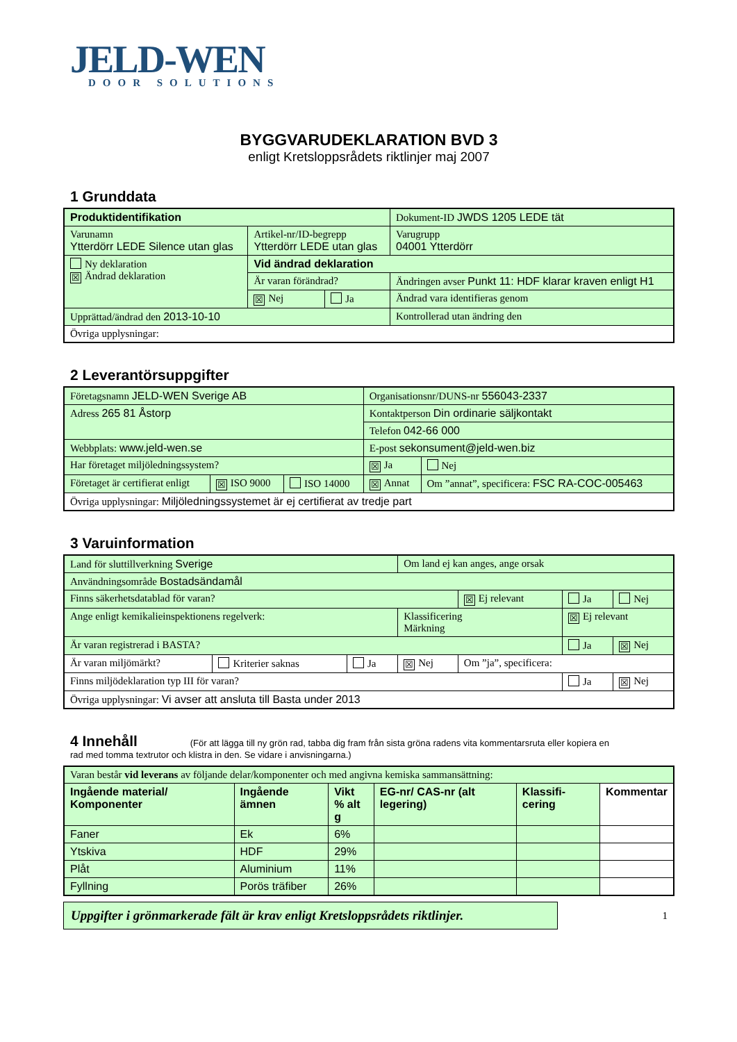JELD-WEN
DOOR SOLUTIONS
BYGGVARUDEKLARATION BVD 3
enligt Kretsloppsrådets riktlinjer maj 2007
1 Grunddata
| Produktidentifikation | | | Dokument-ID JWDS 1205 LEDE tät |
| Varunamn Ytterdörr LEDE Silence utan glas | Artikel-nr/ID-begrepp Ytterdörr LEDE utan glas | | Varugrupp 04001 Ytterdörr |
| Ny deklaration ☒ Ändrad deklaration | Vid ändrad deklaration | | |
| | Är varan förändrad? | | Ändringen avser Punkt 11: HDF klarar kraven enligt H1 |
| | ☒ Nej | Ja | Ändrad vara identifieras genom |
| Upprättad/ändrad den 2013-10-10 | | | Kontrollerad utan ändring den |
| Övriga upplysningar: | | | |
2 Leverantörsuppgifter
| Företagsnamn JELD-WEN Sverige AB | | | Organisationsnr/DUNS-nr 556043-2337 | |
| Adress 265 81 Åstorp | | | Kontaktperson Din ordinarie säljkontakt | |
| | | | Telefon 042-66 000 | |
| Webbplats: www.jeld-wen.se | | | E-post sekonsument@jeld-wen.biz | |
| Har företaget miljöledningssystem? | | | ☒ Ja | Nej |
| Företaget är certifierat enligt | ☒ ISO 9000 | ISO 14000 | ☒ Annat | Om ”annat”, specificera: FSC RA-COC-005463 |
| Övriga upplysningar: Miljöledningssystemet är ej certifierat av tredje part | | | | |
3 Varuinformation
| Land för sluttillverkning Sverige | | | Om land ej kan anges, ange orsak | | | |
| Användningsområde Bostadsändamål | | | | | | |
| Finns säkerhetsdatablad för varan? | | | | ☒ Ej relevant | Ja | Nej |
| Ange enligt kemikalieinspektionens regelverk: | | | Klassificering Märkning | | ☒ Ej relevant | |
| Är varan registrerad i BASTA? | | | | | Ja | ☒ Nej |
| Är varan miljömärkt? | Kriterier saknas | Ja | ☒ Nej | Om ”ja”, specificera: | | |
| Finns miljödeklaration typ III för varan? | | | | | Ja | ☒ Nej |
| Övriga upplysningar: Vi avser att ansluta till Basta under 2013 | | | | | | |
4 Innehåll (För att lägga till ny grön rad, tabba dig fram från sista gröna radens vita kommentarsruta eller kopiera en
rad med tomma textrutor och klistra in den. Se vidare i anvisningarna.)
| Varan består vid leverans av följande delar/komponenter och med angivna kemiska sammansättning: | | | | | |
| Ingående material/ Komponenter | Ingående ämnen | Vikt % alt g | EG-nr/ CAS-nr (alt legering) | Klassifi-cering | Kommentar |
| Faner | Ek | 6% | | | |
| Ytskiva | HDF | 29% | | | |
| Plåt | Aluminium | 11% | | | |
| Fyllning | Porös träfiber | 26% | | | |
Uppgifter i grönmarkerade fält är krav enligt Kretsloppsrådets riktlinjer.
1